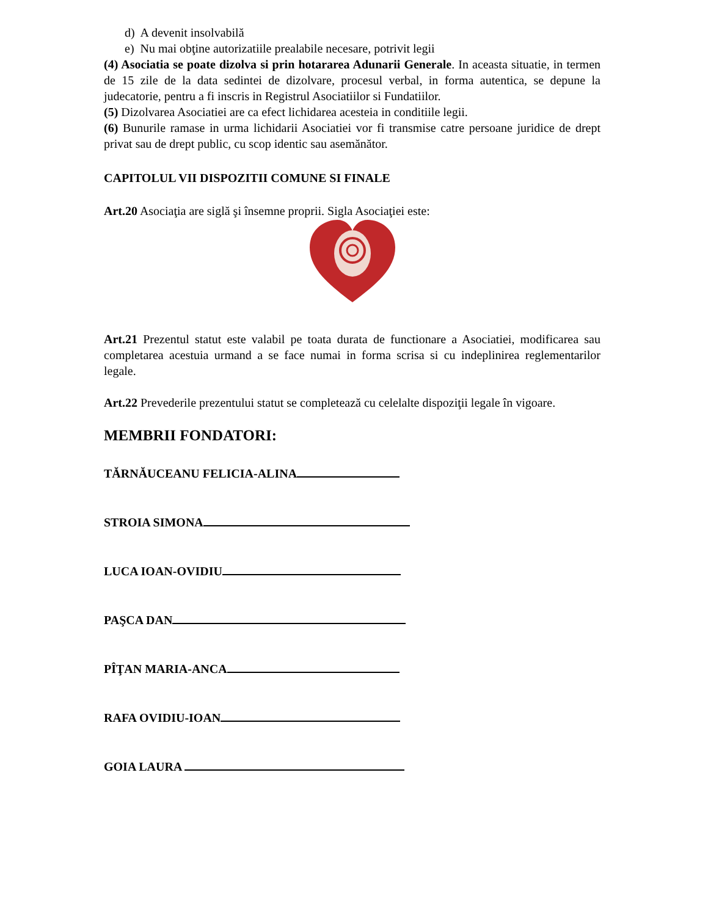d) A devenit insolvabilă
e) Nu mai obţine autorizatiile prealabile necesare, potrivit legii
(4) Asociatia se poate dizolva si prin hotararea Adunarii Generale. In aceasta situatie, in termen de 15 zile de la data sedintei de dizolvare, procesul verbal, in forma autentica, se depune la judecatorie, pentru a fi inscris in Registrul Asociatiilor si Fundatiilor.
(5) Dizolvarea Asociatiei are ca efect lichidarea acesteia in conditiile legii.
(6) Bunurile ramase in urma lichidarii Asociatiei vor fi transmise catre persoane juridice de drept privat sau de drept public, cu scop identic sau asemănător.
CAPITOLUL VII DISPOZITII COMUNE SI FINALE
Art.20 Asociaţia are siglă şi însemne proprii. Sigla Asociaţiei este:
Art.21 Prezentul statut este valabil pe toata durata de functionare a Asociatiei, modificarea sau completarea acestuia urmand a se face numai in forma scrisa si cu indeplinirea reglementarilor legale.
Art.22 Prevederile prezentului statut se completează cu celelalte dispoziţii legale în vigoare.
MEMBRII FONDATORI:
TĂRNĂUCEANU FELICIA-ALINA
STROIA SIMONA
LUCA IOAN-OVIDIU
PAŞCA DAN
PÎŢAN MARIA-ANCA
RAFA OVIDIU-IOAN
GOIA LAURA